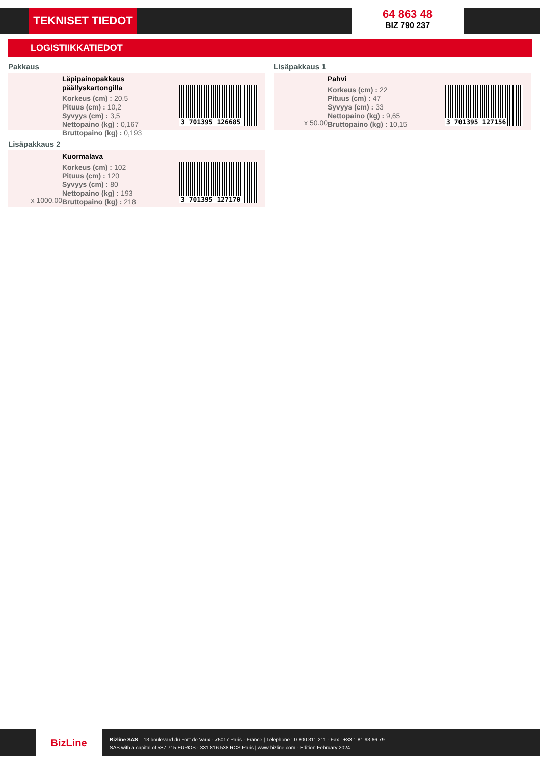TEKNISET TIEDOT
64 863 48
BIZ 790 237
LOGISTIIKKATIEDOT
Pakkaus
Läpipainopakkaus päällyskartongilla
Korkeus (cm) : 20,5
Pituus (cm) : 10,2
Syvyys (cm) : 3,5
Nettopaino (kg) : 0,167
Bruttopaino (kg) : 0,193
3 701395 126685
Lisäpakkaus 1
x 50.00
Pahvi
Korkeus (cm) : 22
Pituus (cm) : 47
Syvyys (cm) : 33
Nettopaino (kg) : 9,65
Bruttopaino (kg) : 10,15
3 701395 127156
Lisäpakkaus 2
x 1000.00
Kuormalava
Korkeus (cm) : 102
Pituus (cm) : 120
Syvyys (cm) : 80
Nettopaino (kg) : 193
Bruttopaino (kg) : 218
3 701395 127170
BizLine
Bizline SAS – 13 boulevard du Fort de Vaux - 75017 Paris - France | Telephone : 0.800.311.211 - Fax : +33.1.81.93.66.79
SAS with a capital of 537 715 EUROS - 331 816 538 RCS Paris | www.bizline.com - Edition February 2024